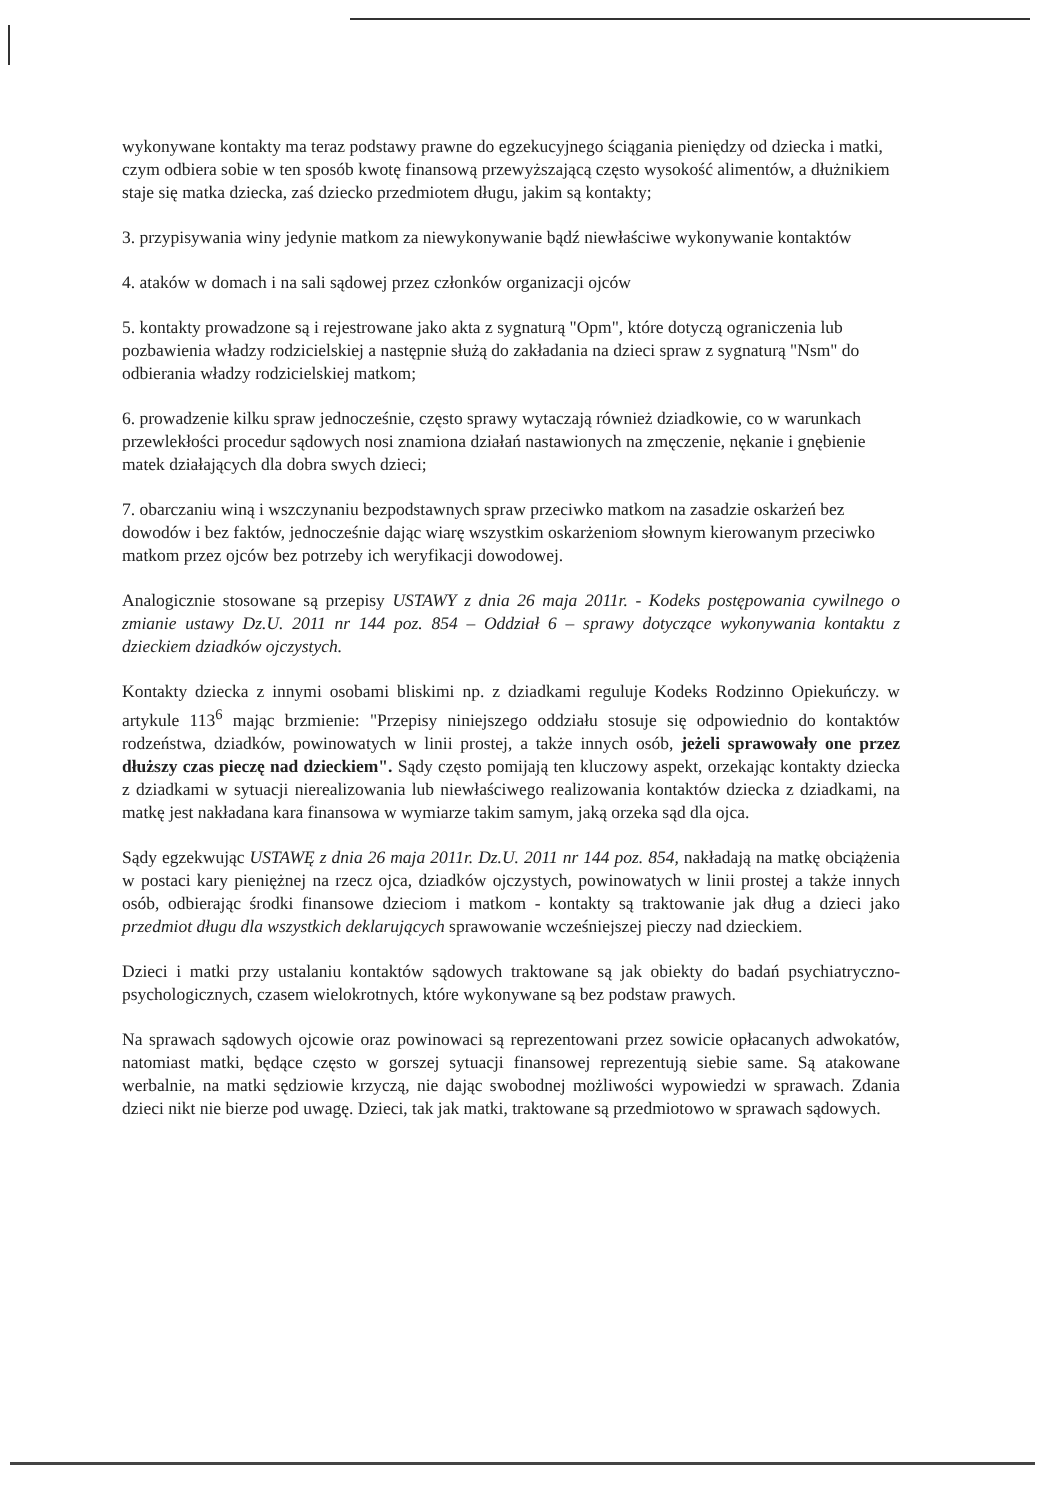wykonywane kontakty ma teraz podstawy prawne do egzekucyjnego ściągania pieniędzy od dziecka i matki, czym odbiera sobie w ten sposób kwotę finansową przewyższającą często wysokość alimentów, a dłużnikiem staje się matka dziecka, zaś dziecko przedmiotem długu, jakim są kontakty;
3. przypisywania winy jedynie matkom za niewykonywanie bądź niewłaściwe wykonywanie kontaktów
4. ataków w domach i na sali sądowej przez członków organizacji ojców
5. kontakty prowadzone są i rejestrowane jako akta z sygnaturą "Opm", które dotyczą ograniczenia lub pozbawienia władzy rodzicielskiej a następnie służą do zakładania na dzieci spraw z sygnaturą "Nsm" do odbierania władzy rodzicielskiej matkom;
6. prowadzenie kilku spraw jednocześnie, często sprawy wytaczają również dziadkowie, co w warunkach przewlekłości procedur sądowych nosi znamiona działań nastawionych na zmęczenie, nękanie i gnębienie matek działających dla dobra swych dzieci;
7. obarczaniu winą i wszczynaniu bezpodstawnych spraw przeciwko matkom na zasadzie oskarżeń bez dowodów i bez faktów, jednocześnie dając wiarę wszystkim oskarżeniom słownym kierowanym przeciwko matkom przez ojców bez potrzeby ich weryfikacji dowodowej.
Analogicznie stosowane są przepisy USTAWY z dnia 26 maja 2011r. - Kodeks postępowania cywilnego o zmianie ustawy Dz.U. 2011 nr 144 poz. 854 – Oddział 6 – sprawy dotyczące wykonywania kontaktu z dzieckiem dziadków ojczystych.
Kontakty dziecka z innymi osobami bliskimi np. z dziadkami reguluje Kodeks Rodzinno Opiekuńczy. w artykule 113<sup>6</sup> mając brzmienie: "Przepisy niniejszego oddziału stosuje się odpowiednio do kontaktów rodzeństwa, dziadków, powinowatych w linii prostej, a także innych osób, jeżeli sprawowały one przez dłuższy czas pieczę nad dzieckiem". Sądy często pomijają ten kluczowy aspekt, orzekając kontakty dziecka z dziadkami w sytuacji nierealizowania lub niewłaściwego realizowania kontaktów dziecka z dziadkami, na matkę jest nakładana kara finansowa w wymiarze takim samym, jaką orzeka sąd dla ojca.
Sądy egzekwując USTAWĘ z dnia 26 maja 2011r. Dz.U. 2011 nr 144 poz. 854, nakładają na matkę obciążenia w postaci kary pieniężnej na rzecz ojca, dziadków ojczystych, powinowatych w linii prostej a także innych osób, odbierając środki finansowe dzieciom i matkom - kontakty są traktowanie jak dług a dzieci jako przedmiot długu dla wszystkich deklarujących sprawowanie wcześniejszej pieczy nad dzieckiem.
Dzieci i matki przy ustalaniu kontaktów sądowych traktowane są jak obiekty do badań psychiatryczno-psychologicznych, czasem wielokrotnych, które wykonywane są bez podstaw prawych.
Na sprawach sądowych ojcowie oraz powinowaci są reprezentowani przez sowicie opłacanych adwokatów, natomiast matki, będące często w gorszej sytuacji finansowej reprezentują siebie same. Są atakowane werbalnie, na matki sędziowie krzyczą, nie dając swobodnej możliwości wypowiedzi w sprawach. Zdania dzieci nikt nie bierze pod uwagę. Dzieci, tak jak matki, traktowane są przedmiotowo w sprawach sądowych.